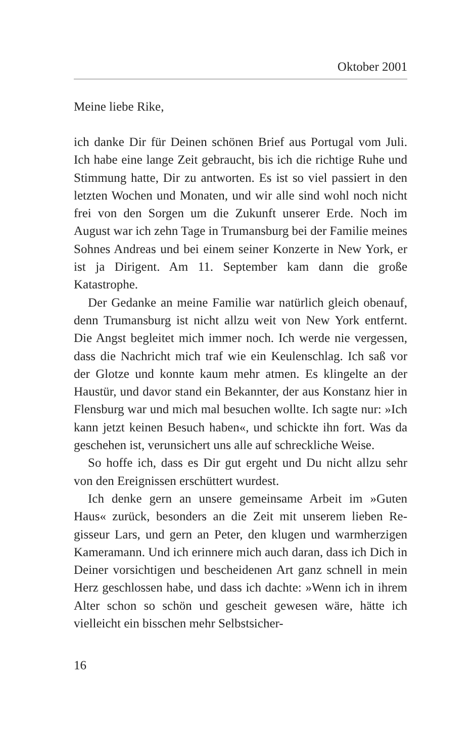Oktober 2001
Meine liebe Rike,
ich danke Dir für Deinen schönen Brief aus Portugal vom Juli. Ich habe eine lange Zeit gebraucht, bis ich die richtige Ruhe und Stimmung hatte, Dir zu antworten. Es ist so viel passiert in den letzten Wochen und Monaten, und wir alle sind wohl noch nicht frei von den Sorgen um die Zukunft unserer Erde. Noch im August war ich zehn Tage in Tru­mansburg bei der Familie meines Sohnes Andreas und bei einem seiner Konzerte in New York, er ist ja Dirigent. Am 11. September kam dann die große Katastrophe.
Der Gedanke an meine Familie war natürlich gleich oben­auf, denn Trumansburg ist nicht allzu weit von New York ent­fernt. Die Angst begleitet mich immer noch. Ich werde nie vergessen, dass die Nachricht mich traf wie ein Keulenschlag. Ich saß vor der Glotze und konnte kaum mehr atmen. Es klingelte an der Haustür, und davor stand ein Bekannter, der aus Konstanz hier in Flensburg war und mich mal besuchen wollte. Ich sagte nur: »Ich kann jetzt keinen Besuch haben«, und schickte ihn fort. Was da geschehen ist, verunsichert uns alle auf schreckliche Weise.
So hoffe ich, dass es Dir gut ergeht und Du nicht allzu sehr von den Ereignissen erschüttert wurdest.
Ich denke gern an unsere gemeinsame Arbeit im »Guten Haus« zurück, besonders an die Zeit mit unserem lieben Re­gisseur Lars, und gern an Peter, den klugen und warmherzi­gen Kameramann. Und ich erinnere mich auch daran, dass ich Dich in Deiner vorsichtigen und bescheidenen Art ganz schnell in mein Herz geschlossen habe, und dass ich dachte: »Wenn ich in ihrem Alter schon so schön und gescheit gewe­sen wäre, hätte ich vielleicht ein bisschen mehr Selbstsicher-
16